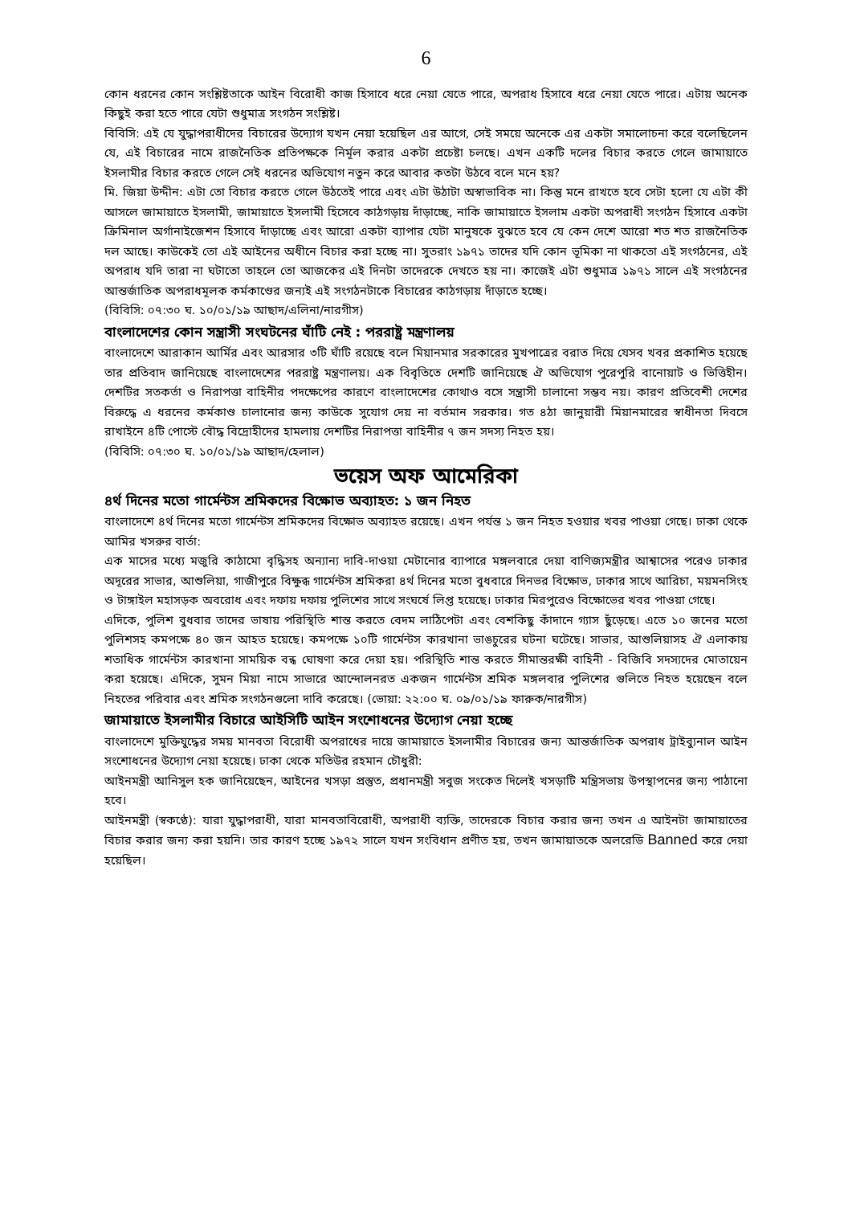6
কোন ধরনের কোন সংশ্লিষ্টতাকে আইন বিরোধী কাজ হিসাবে ধরে নেয়া যেতে পারে, অপরাধ হিসাবে ধরে নেয়া যেতে পারে। এটায় অনেক কিছুই করা হতে পারে যেটা শুধুমাত্র সংগঠন সংশ্লিষ্ট।
বিবিসি: এই যে যুদ্ধাপরাধীদের বিচারের উদ্যোগ যখন নেয়া হয়েছিল এর আগে, সেই সময়ে অনেকে এর একটা সমালোচনা করে বলেছিলেন যে, এই বিচারের নামে রাজনৈতিক প্রতিপক্ষকে নির্মূল করার একটা প্রচেষ্টা চলছে। এখন একটি দলের বিচার করতে গেলে জামায়াতে ইসলামীর বিচার করতে গেলে সেই ধরনের অভিযোগ নতুন করে আবার কতটা উঠবে বলে মনে হয়?
মি. জিয়া উদ্দীন: এটা তো বিচার করতে গেলে উঠতেই পারে এবং এটা উঠাটা অস্বাভাবিক না। কিন্তু মনে রাখতে হবে সেটা হলো যে এটা কী আসলে জামায়াতে ইসলামী, জামায়াতে ইসলামী হিসেবে কাঠগড়ায় দাঁড়াচ্ছে, নাকি জামায়াতে ইসলাম একটা অপরাধী সংগঠন হিসাবে একটা ক্রিমিনাল অর্গানাইজেশন হিসাবে দাঁড়াচ্ছে এবং আরো একটা ব্যাপার যেটা মানুষকে বুঝতে হবে যে কেন দেশে আরো শত শত রাজনৈতিক দল আছে। কাউকেই তো এই আইনের অধীনে বিচার করা হচ্ছে না। সুতরাং ১৯৭১ তাদের যদি কোন ভূমিকা না থাকতো এই সংগঠনের, এই অপরাধ যদি তারা না ঘটাতো তাহলে তো আজকের এই দিনটা তাদেরকে দেখতে হয় না। কাজেই এটা শুধুমাত্র ১৯৭১ সালে এই সংগঠনের আন্তর্জাতিক অপরাধমূলক কর্মকাণ্ডের জন্যই এই সংগঠনটাকে বিচারের কাঠগড়ায় দাঁড়াতে হচ্ছে।
(বিবিসি: ০৭:৩০ ঘ. ১০/০১/১৯ আছাদ/এলিনা/নারগীস)
বাংলাদেশের কোন সন্ত্রাসী সংঘটনের ঘাঁটি নেই : পররাষ্ট্র মন্ত্রণালয়
বাংলাদেশে আরাকান আর্মির এবং আরসার ৩টি ঘাঁটি রয়েছে বলে মিয়ানমার সরকারের মুখপাত্রের বরাত দিয়ে যেসব খবর প্রকাশিত হয়েছে তার প্রতিবাদ জানিয়েছে বাংলাদেশের পররাষ্ট্র মন্ত্রণালয়। এক বিবৃতিতে দেশটি জানিয়েছে ঐ অভিযোগ পুরেপুরি বানোয়াট ও ভিত্তিহীন। দেশটির সতকর্তা ও নিরাপত্তা বাহিনীর পদক্ষেপের কারণে বাংলাদেশের কোথাও বসে সন্ত্রাসী চালানো সম্ভব নয়। কারণ প্রতিবেশী দেশের বিরুদ্ধে এ ধরনের কর্মকাণ্ড চালানোর জন্য কাউকে সুযোগ দেয় না বর্তমান সরকার। গত ৪ঠা জানুয়ারী মিয়ানমারের স্বাধীনতা দিবসে রাখাইনে ৪টি পোস্টে বৌদ্ধ বিদ্রোহীদের হামলায় দেশটির নিরাপত্তা বাহিনীর ৭ জন সদস্য নিহত হয়।
(বিবিসি: ০৭:৩০ ঘ. ১০/০১/১৯ আছাদ/হেলাল)
ভয়েস অফ আমেরিকা
৪র্থ দিনের মতো গার্মেন্টস শ্রমিকদের বিক্ষোভ অব্যাহত: ১ জন নিহত
বাংলাদেশে ৪র্থ দিনের মতো গার্মেন্টস শ্রমিকদের বিক্ষোভ অব্যাহত রয়েছে। এখন পর্যন্ত ১ জন নিহত হওয়ার খবর পাওয়া গেছে। ঢাকা থেকে আমির খসরুর বার্তা:
এক মাসের মধ্যে মজুরি কাঠামো বৃদ্ধিসহ অন্যান্য দাবি-দাওয়া মেটানোর ব্যাপারে মঙ্গলবারে দেয়া বাণিজ্যমন্ত্রীর আশ্বাসের পরেও ঢাকার অদূরের সাভার, আশুলিয়া, গাজীপুরে বিক্ষুব্ধ গার্মেন্টস শ্রমিকরা ৪র্থ দিনের মতো বুধবারে দিনভর বিক্ষোভ, ঢাকার সাথে আরিচা, ময়মনসিংহ ও টাঙ্গাইল মহাসড়ক অবরোধ এবং দফায় দফায় পুলিশের সাথে সংঘর্ষে লিপ্ত হয়েছে। ঢাকার মিরপুরেও বিক্ষোভের খবর পাওয়া গেছে।
এদিকে, পুলিশ বুধবার তাদের ভাষায় পরিস্থিতি শান্ত করতে বেদম লাঠিপেটা এবং বেশকিছু কাঁদানে গ্যাস ছুঁড়েছে। এতে ১০ জনের মতো পুলিশসহ কমপক্ষে ৪০ জন আহত হয়েছে। কমপক্ষে ১০টি গার্মেন্টস কারখানা ভাঙচুরের ঘটনা ঘটেছে। সাভার, আশুলিয়াসহ ঐ এলাকায় শতাধিক গার্মেন্টস কারখানা সাময়িক বন্ধ ঘোষণা করে দেয়া হয়। পরিস্থিতি শান্ত করতে সীমান্তরক্ষী বাহিনী - বিজিবি সদস্যদের মোতায়েন করা হয়েছে। এদিকে, সুমন মিয়া নামে সাভারে আন্দোলনরত একজন গার্মেন্টস শ্রমিক মঙ্গলবার পুলিশের গুলিতে নিহত হয়েছেন বলে নিহতের পরিবার এবং শ্রমিক সংগঠনগুলো দাবি করেছে। (ভোয়া: ২২:০০ ঘ. ০৯/০১/১৯ ফারুক/নারগীস)
জামায়াতে ইসলামীর বিচারে আইসিটি আইন সংশোধনের উদ্যোগ নেয়া হচ্ছে
বাংলাদেশে মুক্তিযুদ্ধের সময় মানবতা বিরোধী অপরাধের দায়ে জামায়াতে ইসলামীর বিচারের জন্য আন্তর্জাতিক অপরাধ ট্রাইব্যুনাল আইন সংশোধনের উদ্যোগ নেয়া হয়েছে। ঢাকা থেকে মতিউর রহমান চৌধুরী:
আইনমন্ত্রী আনিসুল হক জানিয়েছেন, আইনের খসড়া প্রস্তুত, প্রধানমন্ত্রী সবুজ সংকেত দিলেই খসড়াটি মন্ত্রিসভায় উপস্থাপনের জন্য পাঠানো হবে।
আইনমন্ত্রী (স্বকণ্ঠে): যারা যুদ্ধাপরাধী, যারা মানবতাবিরোধী, অপরাধী ব্যক্তি, তাদেরকে বিচার করার জন্য তখন এ আইনটা জামায়াতের বিচার করার জন্য করা হয়নি। তার কারণ হচ্ছে ১৯৭২ সালে যখন সংবিধান প্রণীত হয়, তখন জামায়াতকে অলরেডি Banned করে দেয়া হয়েছিল।